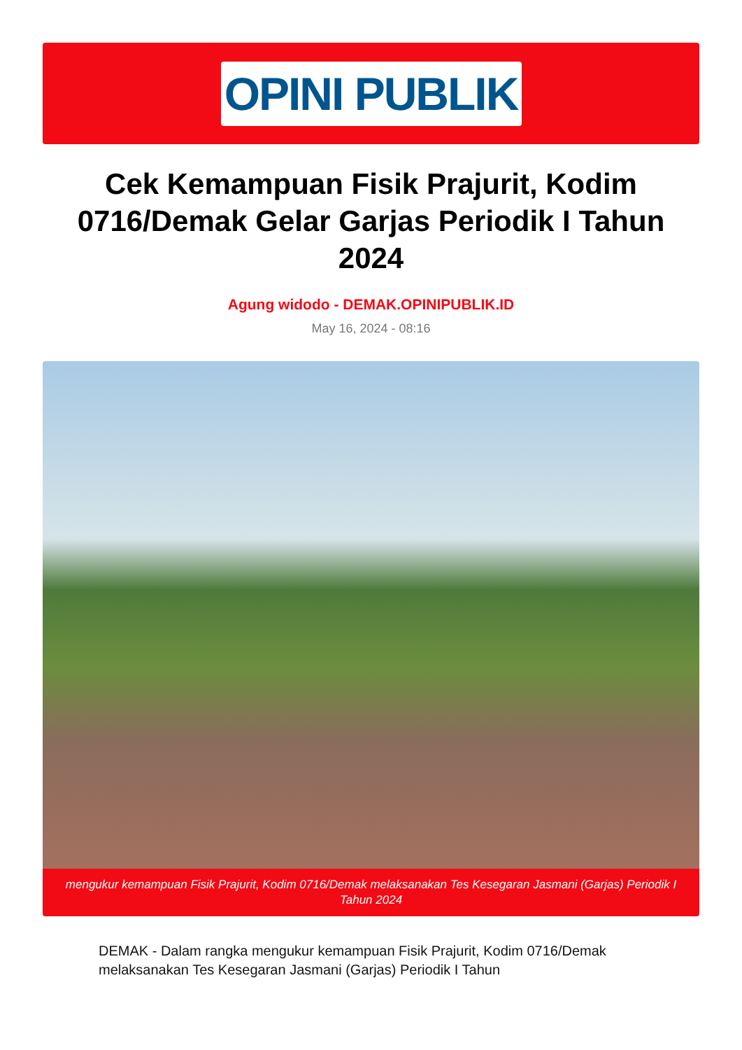OPINI PUBLIK
Cek Kemampuan Fisik Prajurit, Kodim 0716/Demak Gelar Garjas Periodik I Tahun 2024
Agung widodo - DEMAK.OPINIPUBLIK.ID
May 16, 2024 - 08:16
mengukur kemampuan Fisik Prajurit, Kodim 0716/Demak melaksanakan Tes Kesegaran Jasmani (Garjas) Periodik I Tahun 2024
DEMAK - Dalam rangka mengukur kemampuan Fisik Prajurit, Kodim 0716/Demak melaksanakan Tes Kesegaran Jasmani (Garjas) Periodik I Tahun